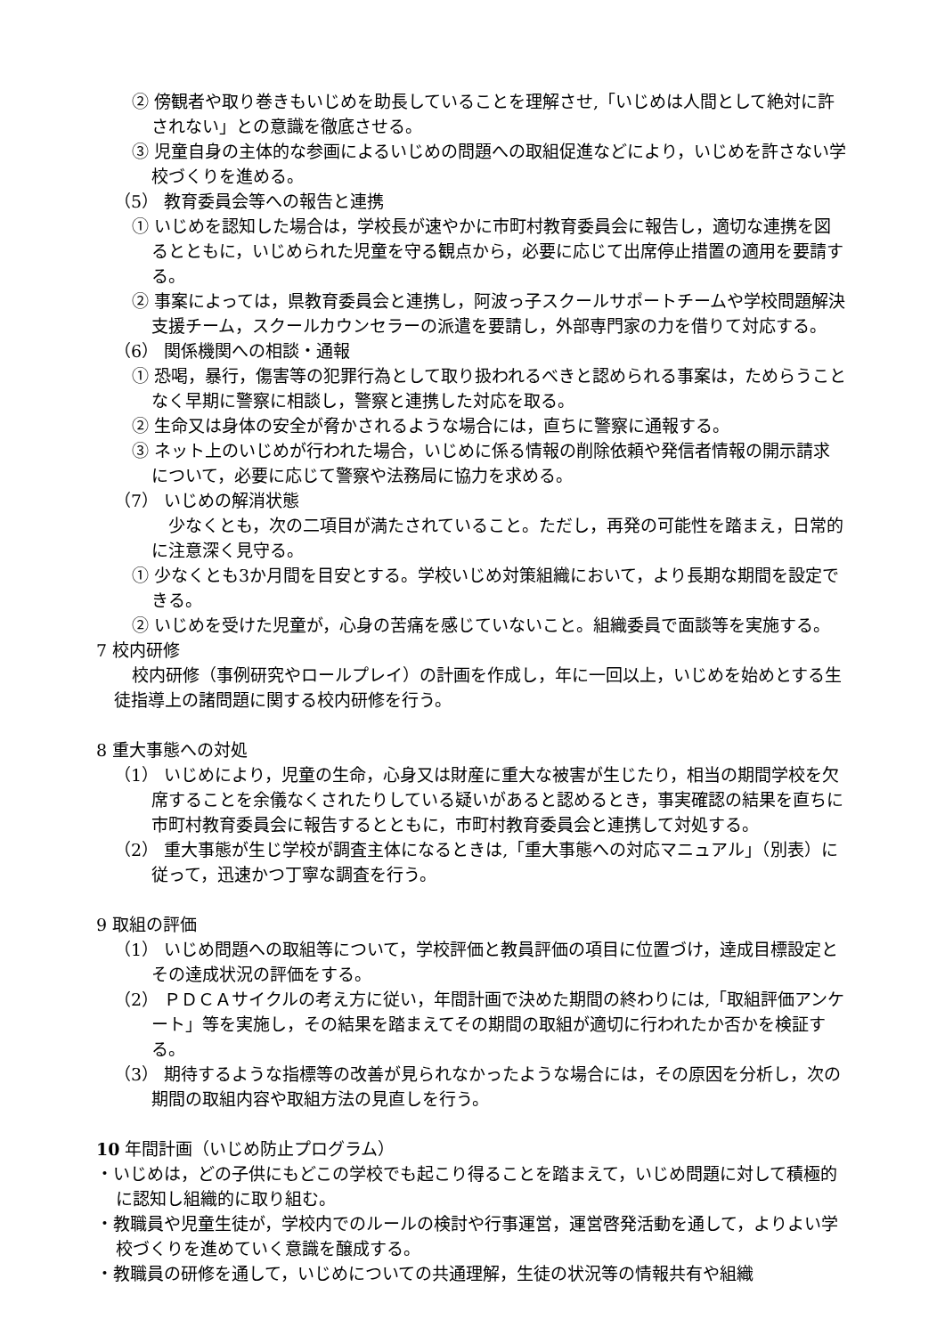② 傍観者や取り巻きもいじめを助長していることを理解させ,「いじめは人間として絶対に許されない」との意識を徹底させる。
③ 児童自身の主体的な参画によるいじめの問題への取組促進などにより，いじめを許さない学校づくりを進める。
（5） 教育委員会等への報告と連携
① いじめを認知した場合は，学校長が速やかに市町村教育委員会に報告し，適切な連携を図るとともに，いじめられた児童を守る観点から，必要に応じて出席停止措置の適用を要請する。
② 事案によっては，県教育委員会と連携し，阿波っ子スクールサポートチームや学校問題解決支援チーム，スクールカウンセラーの派遣を要請し，外部専門家の力を借りて対応する。
（6） 関係機関への相談・通報
① 恐喝，暴行，傷害等の犯罪行為として取り扱われるべきと認められる事案は，ためらうことなく早期に警察に相談し，警察と連携した対応を取る。
② 生命又は身体の安全が脅かされるような場合には，直ちに警察に通報する。
③ ネット上のいじめが行われた場合，いじめに係る情報の削除依頼や発信者情報の開示請求について，必要に応じて警察や法務局に協力を求める。
（7） いじめの解消状態
　少なくとも，次の二項目が満たされていること。ただし，再発の可能性を踏まえ，日常的に注意深く見守る。
① 少なくとも3か月間を目安とする。学校いじめ対策組織において，より長期な期間を設定できる。
② いじめを受けた児童が，心身の苦痛を感じていないこと。組織委員で面談等を実施する。
7 校内研修
校内研修（事例研究やロールプレイ）の計画を作成し，年に一回以上，いじめを始めとする生徒指導上の諸問題に関する校内研修を行う。
8 重大事態への対処
（1） いじめにより，児童の生命，心身又は財産に重大な被害が生じたり，相当の期間学校を欠席することを余儀なくされたりしている疑いがあると認めるとき，事実確認の結果を直ちに市町村教育委員会に報告するとともに，市町村教育委員会と連携して対処する。
（2） 重大事態が生じ学校が調査主体になるときは,「重大事態への対応マニュアル」（別表）に従って，迅速かつ丁寧な調査を行う。
9 取組の評価
（1） いじめ問題への取組等について，学校評価と教員評価の項目に位置づけ，達成目標設定とその達成状況の評価をする。
（2） ＰＤＣＡサイクルの考え方に従い，年間計画で決めた期間の終わりには,「取組評価アンケート」等を実施し，その結果を踏まえてその期間の取組が適切に行われたか否かを検証する。
（3） 期待するような指標等の改善が見られなかったような場合には，その原因を分析し，次の期間の取組内容や取組方法の見直しを行う。
10 年間計画（いじめ防止プログラム）
・いじめは，どの子供にもどこの学校でも起こり得ることを踏まえて，いじめ問題に対して積極的に認知し組織的に取り組む。
・教職員や児童生徒が，学校内でのルールの検討や行事運営，運営啓発活動を通して，よりよい学校づくりを進めていく意識を醸成する。
・教職員の研修を通して，いじめについての共通理解，生徒の状況等の情報共有や組織